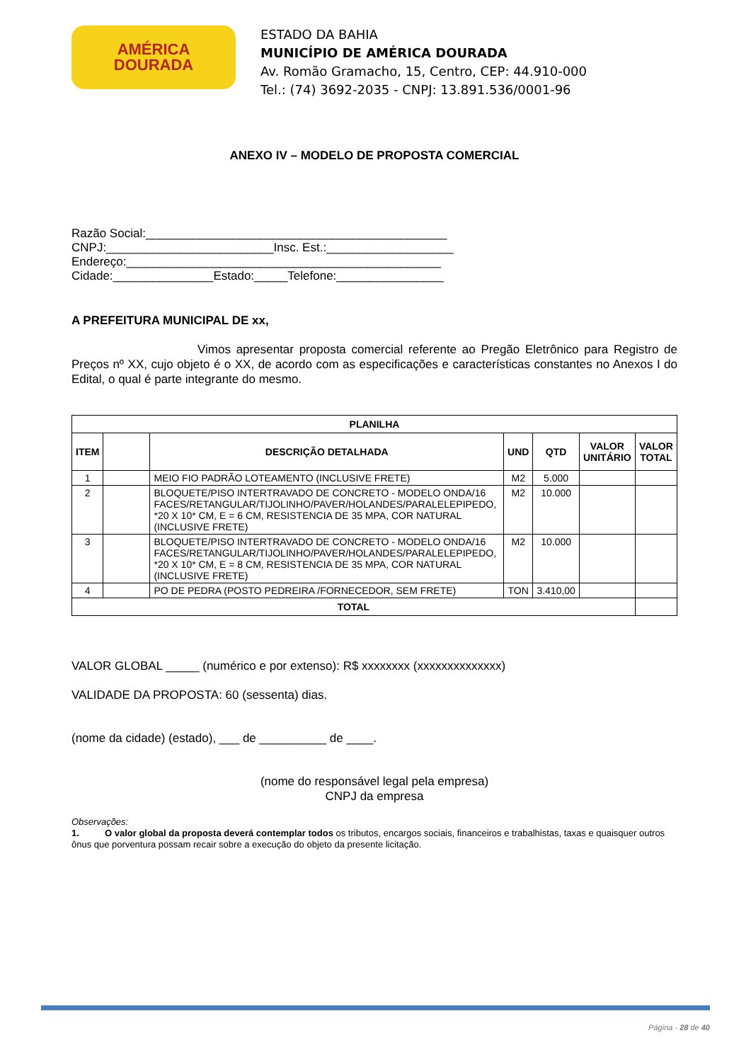AMÉRICA
DOURADA
ESTADO DA BAHIA
MUNICÍPIO DE AMÉRICA DOURADA
Av. Romão Gramacho, 15, Centro, CEP: 44.910-000
Tel.: (74) 3692-2035 - CNPJ: 13.891.536/0001-96
ANEXO IV – MODELO DE PROPOSTA COMERCIAL
Razão Social:_____________________________________________
CNPJ:_________________________Insc. Est.:___________________
Endereço:_______________________________________________
Cidade:_______________Estado:_____Telefone:________________
A PREFEITURA MUNICIPAL DE xx,
Vimos apresentar proposta comercial referente ao Pregão Eletrônico para Registro de Preços nº XX, cujo objeto é o XX, de acordo com as especificações e características constantes no Anexos I do Edital, o qual é parte integrante do mesmo.
| PLANILHA | | | | | | |
| --- | --- | --- | --- | --- | --- | --- |
| ITEM | | DESCRIÇÃO DETALHADA | UND | QTD | VALOR UNITÁRIO | VALOR TOTAL |
| 1 | | MEIO FIO PADRÃO LOTEAMENTO (INCLUSIVE FRETE) | M2 | 5.000 | | |
| 2 | | BLOQUETE/PISO INTERTRAVADO DE CONCRETO - MODELO ONDA/16 FACES/RETANGULAR/TIJOLINHO/PAVER/HOLANDES/PARALELEPIPEDO, *20 X 10* CM, E = 6 CM, RESISTENCIA DE 35 MPA, COR NATURAL (INCLUSIVE FRETE) | M2 | 10.000 | | |
| 3 | | BLOQUETE/PISO INTERTRAVADO DE CONCRETO - MODELO ONDA/16 FACES/RETANGULAR/TIJOLINHO/PAVER/HOLANDES/PARALELEPIPEDO, *20 X 10* CM, E = 8 CM, RESISTENCIA DE 35 MPA, COR NATURAL (INCLUSIVE FRETE) | M2 | 10.000 | | |
| 4 | | PO DE PEDRA (POSTO PEDREIRA /FORNECEDOR, SEM FRETE) | TON | 3.410,00 | | |
| TOTAL | | | | | | |
VALOR GLOBAL _____ (numérico e por extenso): R$ xxxxxxxx (xxxxxxxxxxxxxx)
VALIDADE DA PROPOSTA: 60 (sessenta) dias.
(nome da cidade) (estado), ___ de __________ de ____.
(nome do responsável legal pela empresa)
CNPJ da empresa
Observações:
1. O valor global da proposta deverá contemplar todos os tributos, encargos sociais, financeiros e trabalhistas, taxas e quaisquer outros ônus que porventura possam recair sobre a execução do objeto da presente licitação.
Página - 28 de 40